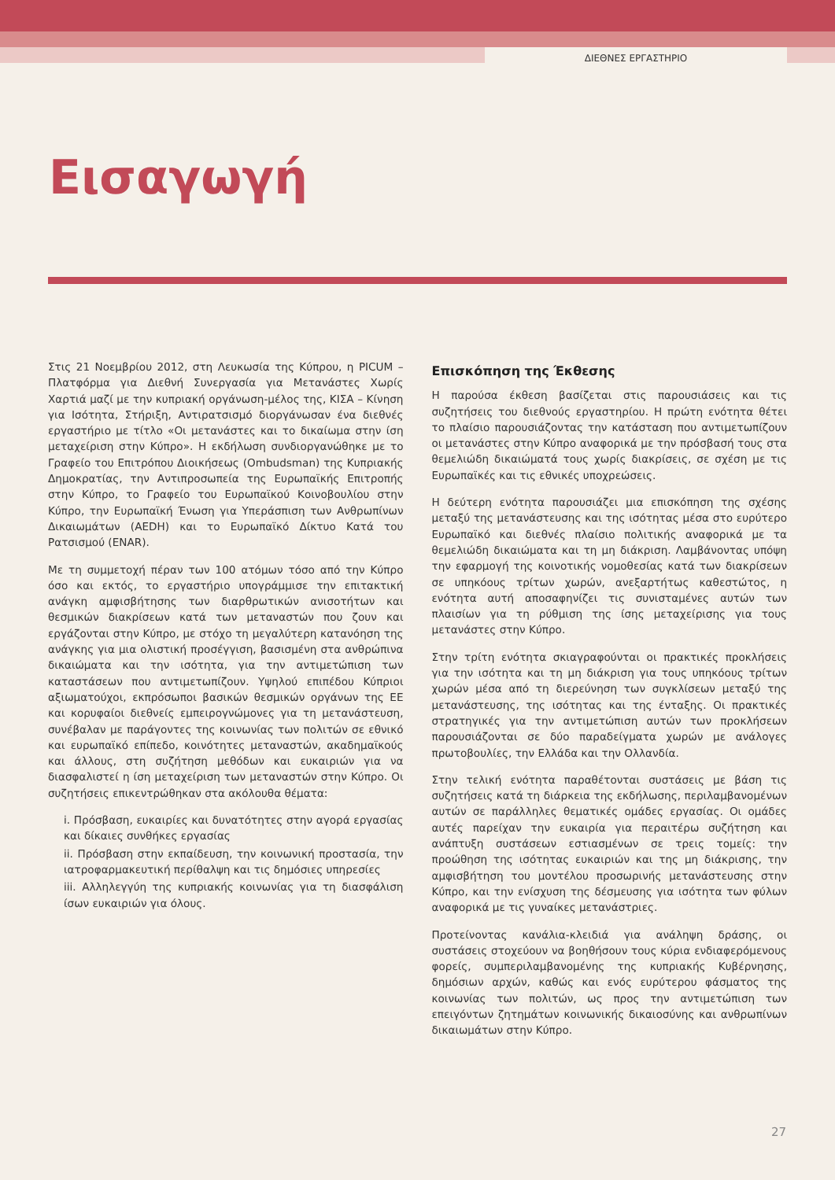ΔΙΕΘΝΕΣ ΕΡΓΑΣΤΗΡΙΟ
Εισαγωγή
Στις 21 Νοεμβρίου 2012, στη Λευκωσία της Κύπρου, η PICUM – Πλατφόρμα για Διεθνή Συνεργασία για Μετανάστες Χωρίς Χαρτιά μαζί με την κυπριακή οργάνωση-μέλος της, ΚΙΣΑ – Κίνηση για Ισότητα, Στήριξη, Αντιρατσισμό διοργάνωσαν ένα διεθνές εργαστήριο με τίτλο «Οι μετανάστες και το δικαίωμα στην ίση μεταχείριση στην Κύπρο». Η εκδήλωση συνδιοργανώθηκε με το Γραφείο του Επιτρόπου Διοικήσεως (Ombudsman) της Κυπριακής Δημοκρατίας, την Αντιπροσωπεία της Ευρωπαϊκής Επιτροπής στην Κύπρο, το Γραφείο του Ευρωπαϊκού Κοινοβουλίου στην Κύπρο, την Ευρωπαϊκή Ένωση για Υπεράσπιση των Ανθρωπίνων Δικαιωμάτων (AEDH) και το Ευρωπαϊκό Δίκτυο Κατά του Ρατσισμού (ENAR).
Με τη συμμετοχή πέραν των 100 ατόμων τόσο από την Κύπρο όσο και εκτός, το εργαστήριο υπογράμμισε την επιτακτική ανάγκη αμφισβήτησης των διαρθρωτικών ανισοτήτων και θεσμικών διακρίσεων κατά των μεταναστών που ζουν και εργάζονται στην Κύπρο, με στόχο τη μεγαλύτερη κατανόηση της ανάγκης για μια ολιστική προσέγγιση, βασισμένη στα ανθρώπινα δικαιώματα και την ισότητα, για την αντιμετώπιση των καταστάσεων που αντιμετωπίζουν. Υψηλού επιπέδου Κύπριοι αξιωματούχοι, εκπρόσωποι βασικών θεσμικών οργάνων της ΕΕ και κορυφαίοι διεθνείς εμπειρογνώμονες για τη μετανάστευση, συνέβαλαν με παράγοντες της κοινωνίας των πολιτών σε εθνικό και ευρωπαϊκό επίπεδο, κοινότητες μεταναστών, ακαδημαϊκούς και άλλους, στη συζήτηση μεθόδων και ευκαιριών για να διασφαλιστεί η ίση μεταχείριση των μεταναστών στην Κύπρο. Οι συζητήσεις επικεντρώθηκαν στα ακόλουθα θέματα:
i. Πρόσβαση, ευκαιρίες και δυνατότητες στην αγορά εργασίας και δίκαιες συνθήκες εργασίας
ii. Πρόσβαση στην εκπαίδευση, την κοινωνική προστασία, την ιατροφαρμακευτική περίθαλψη και τις δημόσιες υπηρεσίες
iii. Αλληλεγγύη της κυπριακής κοινωνίας για τη διασφάλιση ίσων ευκαιριών για όλους.
Επισκόπηση της Έκθεσης
Η παρούσα έκθεση βασίζεται στις παρουσιάσεις και τις συζητήσεις του διεθνούς εργαστηρίου. Η πρώτη ενότητα θέτει το πλαίσιο παρουσιάζοντας την κατάσταση που αντιμετωπίζουν οι μετανάστες στην Κύπρο αναφορικά με την πρόσβασή τους στα θεμελιώδη δικαιώματά τους χωρίς διακρίσεις, σε σχέση με τις Ευρωπαϊκές και τις εθνικές υποχρεώσεις.
Η δεύτερη ενότητα παρουσιάζει μια επισκόπηση της σχέσης μεταξύ της μετανάστευσης και της ισότητας μέσα στο ευρύτερο Ευρωπαϊκό και διεθνές πλαίσιο πολιτικής αναφορικά με τα θεμελιώδη δικαιώματα και τη μη διάκριση. Λαμβάνοντας υπόψη την εφαρμογή της κοινοτικής νομοθεσίας κατά των διακρίσεων σε υπηκόους τρίτων χωρών, ανεξαρτήτως καθεστώτος, η ενότητα αυτή αποσαφηνίζει τις συνισταμένες αυτών των πλαισίων για τη ρύθμιση της ίσης μεταχείρισης για τους μετανάστες στην Κύπρο.
Στην τρίτη ενότητα σκιαγραφούνται οι πρακτικές προκλήσεις για την ισότητα και τη μη διάκριση για τους υπηκόους τρίτων χωρών μέσα από τη διερεύνηση των συγκλίσεων μεταξύ της μετανάστευσης, της ισότητας και της ένταξης. Οι πρακτικές στρατηγικές για την αντιμετώπιση αυτών των προκλήσεων παρουσιάζονται σε δύο παραδείγματα χωρών με ανάλογες πρωτοβουλίες, την Ελλάδα και την Ολλανδία.
Στην τελική ενότητα παραθέτονται συστάσεις με βάση τις συζητήσεις κατά τη διάρκεια της εκδήλωσης, περιλαμβανομένων αυτών σε παράλληλες θεματικές ομάδες εργασίας. Οι ομάδες αυτές παρείχαν την ευκαιρία για περαιτέρω συζήτηση και ανάπτυξη συστάσεων εστιασμένων σε τρεις τομείς: την προώθηση της ισότητας ευκαιριών και της μη διάκρισης, την αμφισβήτηση του μοντέλου προσωρινής μετανάστευσης στην Κύπρο, και την ενίσχυση της δέσμευσης για ισότητα των φύλων αναφορικά με τις γυναίκες μετανάστριες.
Προτείνοντας κανάλια-κλειδιά για ανάληψη δράσης, οι συστάσεις στοχεύουν να βοηθήσουν τους κύρια ενδιαφερόμενους φορείς, συμπεριλαμβανομένης της κυπριακής Κυβέρνησης, δημόσιων αρχών, καθώς και ενός ευρύτερου φάσματος της κοινωνίας των πολιτών, ως προς την αντιμετώπιση των επειγόντων ζητημάτων κοινωνικής δικαιοσύνης και ανθρωπίνων δικαιωμάτων στην Κύπρο.
27